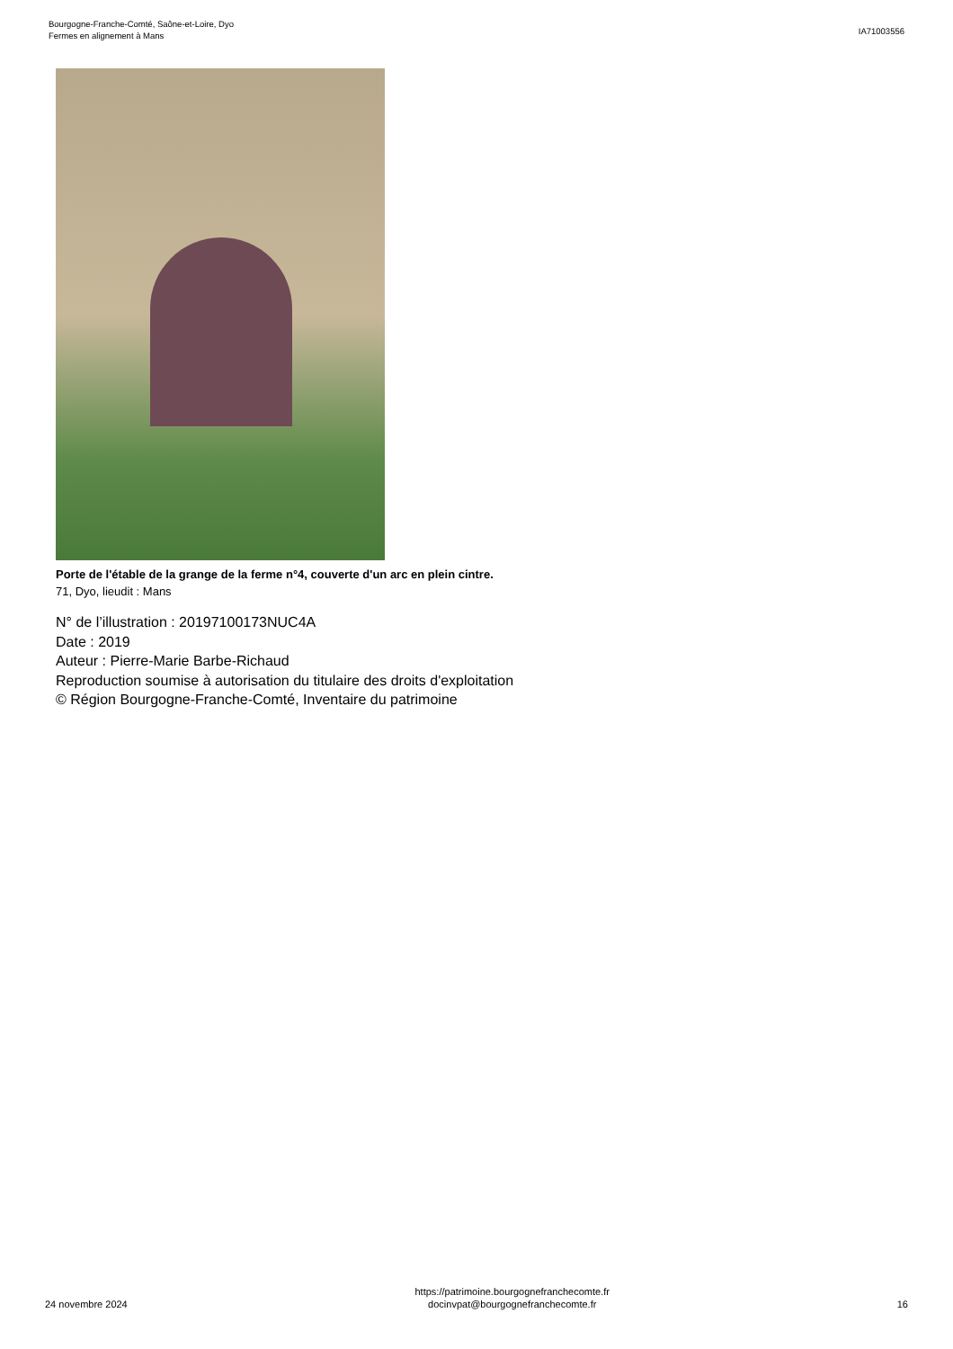Bourgogne-Franche-Comté, Saône-et-Loire, Dyo
Fermes en alignement à Mans
IA71003556
Porte de l'étable de la grange de la ferme n°4, couverte d'un arc en plein cintre.
71, Dyo, lieudit : Mans
N° de l’illustration : 20197100173NUC4A
Date : 2019
Auteur : Pierre-Marie Barbe-Richaud
Reproduction soumise à autorisation du titulaire des droits d'exploitation
© Région Bourgogne-Franche-Comté, Inventaire du patrimoine
24 novembre 2024
https://patrimoine.bourgognefranchecomte.fr
docinvpat@bourgognefranchecomte.fr
16